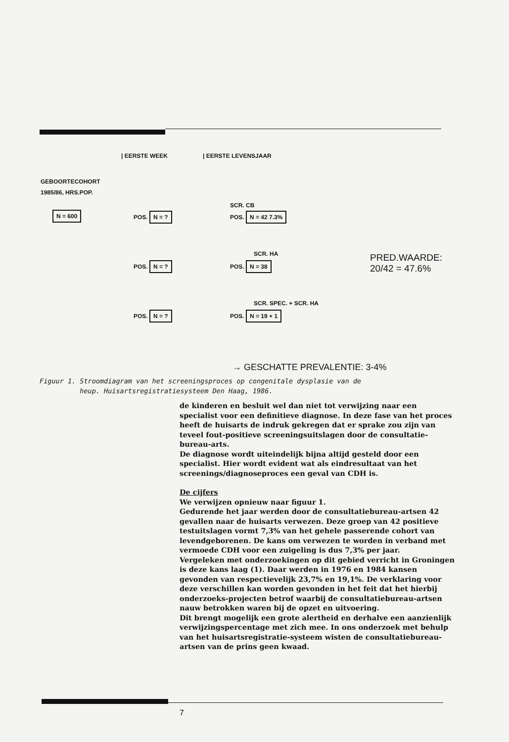| EERSTE WEEK | EERSTE LEVENSJAAR
GEBOORTECOHORT
1985/86, HRS.POP.
N = 600
POS. N = ?
SCR. CB
POS. N = 42 7.3%
SCR. HA
POS. N = ? POS. N = 38
PRED.WAARDE:
20/42 = 47.6%
SCR. SPEC. + SCR. HA
POS. N = ? POS. N = 19 + 1
→ GESCHATTE PREVALENTIE: 3-4%
Figuur 1. Stroomdiagram van het screeningsproces op congenitale dysplasie van de
heup. Huisartsregistratiesysteem Den Haag, 1986.
de kinderen en besluit wel dan niet tot verwijzing naar een specialist voor een definitieve diagnose. In deze fase van het proces heeft de huisarts de indruk gekregen dat er sprake zou zijn van teveel fout-positieve screeningsuitslagen door de consultatie-bureau-arts.
De diagnose wordt uiteindelijk bijna altijd gesteld door een specialist. Hier wordt evident wat als eindresultaat van het screenings/diagnoseproces een geval van CDH is.
De cijfers
We verwijzen opnieuw naar figuur 1.
Gedurende het jaar werden door de consultatiebureau-artsen 42 gevallen naar de huisarts verwezen. Deze groep van 42 positieve testuitslagen vormt 7,3% van het gehele passerende cohort van levendgeborenen. De kans om verwezen te worden in verband met vermoede CDH voor een zuigeling is dus 7,3% per jaar.
Vergeleken met onderzoekingen op dit gebied verricht in Groningen is deze kans laag (1). Daar werden in 1976 en 1984 kansen gevonden van respectievelijk 23,7% en 19,1%. De verklaring voor deze verschillen kan worden gevonden in het feit dat het hierbij onderzoeks-projecten betrof waarbij de consultatiebureau-artsen nauw betrokken waren bij de opzet en uitvoering.
Dit brengt mogelijk een grote alertheid en derhalve een aanzienlijk verwijzingspercentage met zich mee. In ons onderzoek met behulp van het huisartsregistratie-systeem wisten de consultatiebureau-artsen van de prins geen kwaad.
7